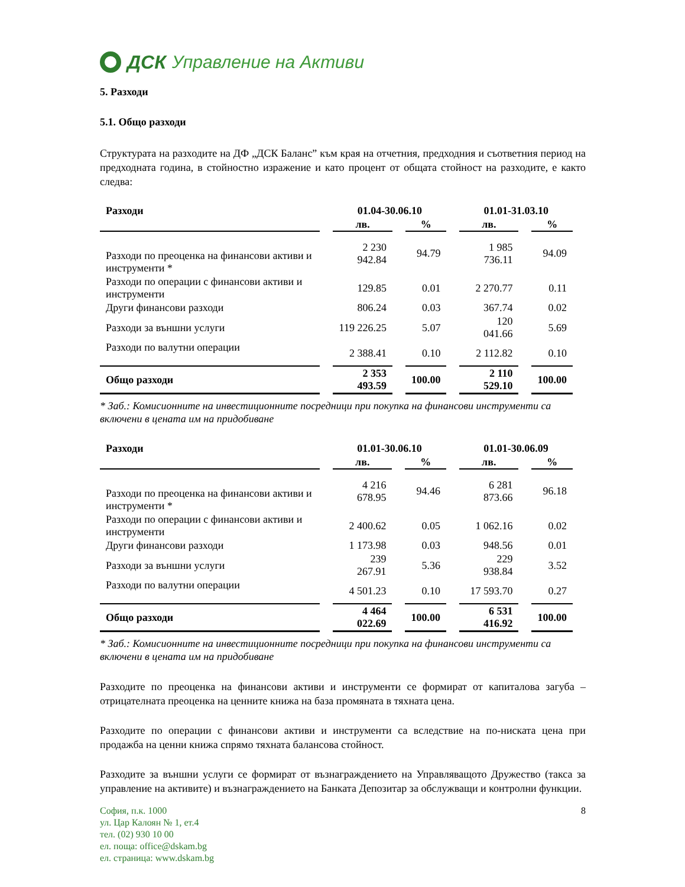ДСК Управление на Активи
5. Разходи
5.1. Общо разходи
Структурата на разходите на ДФ „ДСК Баланс” към края на отчетния, предходния и съответния период на предходната година, в стойностно изражение и като процент от общата стойност на разходите, е както следва:
| Разходи | 01.04-30.06.10 | | 01.01-31.03.10 | |
| --- | --- | --- | --- | --- |
| | лв. | % | лв. | % |
| Разходи по преоценка на финансови активи и инструменти * | 2 230 942.84 | 94.79 | 1 985 736.11 | 94.09 |
| Разходи по операции с финансови активи и инструменти | 129.85 | 0.01 | 2 270.77 | 0.11 |
| Други финансови разходи | 806.24 | 0.03 | 367.74 | 0.02 |
| Разходи за външни услуги | 119 226.25 | 5.07 | 120 041.66 | 5.69 |
| Разходи по валутни операции | 2 388.41 | 0.10 | 2 112.82 | 0.10 |
| Общо разходи | 2 353 493.59 | 100.00 | 2 110 529.10 | 100.00 |
* Заб.: Комисионните на инвестиционните посредници при покупка на финансови инструменти са включени в цената им на придобиване
| Разходи | 01.01-30.06.10 | | 01.01-30.06.09 | |
| --- | --- | --- | --- | --- |
| | лв. | % | лв. | % |
| Разходи по преоценка на финансови активи и инструменти * | 4 216 678.95 | 94.46 | 6 281 873.66 | 96.18 |
| Разходи по операции с финансови активи и инструменти | 2 400.62 | 0.05 | 1 062.16 | 0.02 |
| Други финансови разходи | 1 173.98 | 0.03 | 948.56 | 0.01 |
| Разходи за външни услуги | 239 267.91 | 5.36 | 229 938.84 | 3.52 |
| Разходи по валутни операции | 4 501.23 | 0.10 | 17 593.70 | 0.27 |
| Общо разходи | 4 464 022.69 | 100.00 | 6 531 416.92 | 100.00 |
* Заб.: Комисионните на инвестиционните посредници при покупка на финансови инструменти са включени в цената им на придобиване
Разходите по преоценка на финансови активи и инструменти се формират от капиталова загуба – отрицателната преоценка на ценните книжа на база промяната в тяхната цена.
Разходите по операции с финансови активи и инструменти са вследствие на по-ниската цена при продажба на ценни книжа спрямо тяхната балансова стойност.
Разходите за външни услуги се формират от възнаграждението на Управляващото Дружество (такса за управление на активите) и възнаграждението на Банката Депозитар за обслужващи и контролни функции.
София, п.к. 1000
ул. Цар Калоян № 1, ет.4
тел. (02) 930 10 00
ел. поща: office@dskam.bg
ел. страница: www.dskam.bg
8